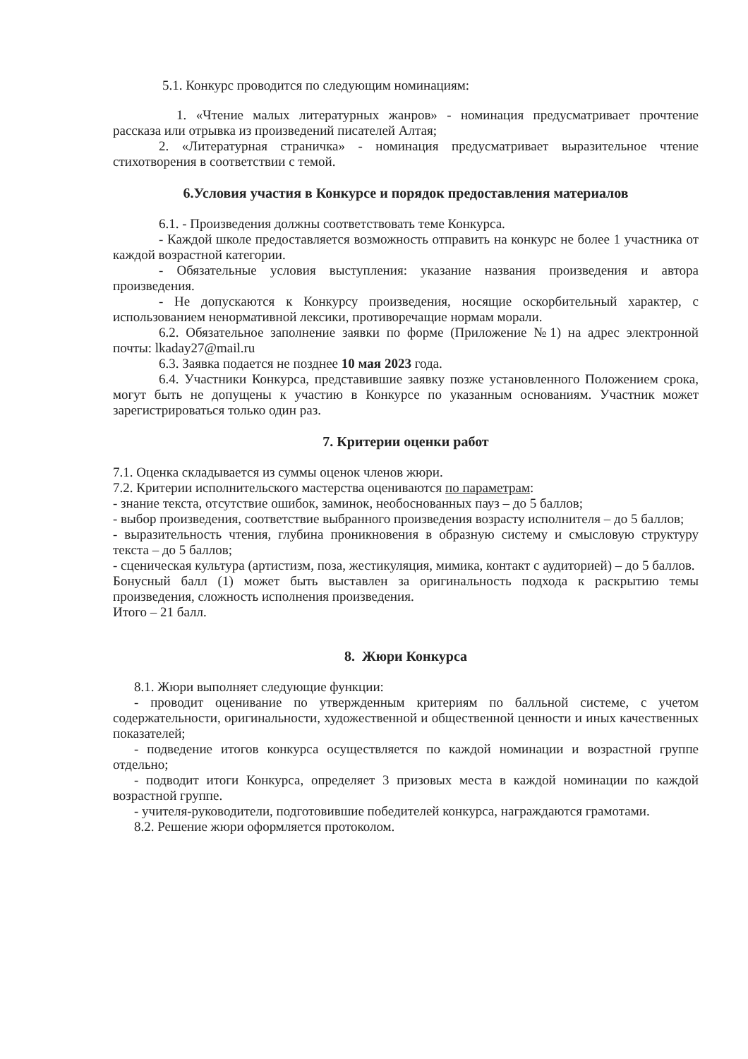5.1. Конкурс проводится по следующим номинациям:
1. «Чтение малых литературных жанров» - номинация предусматривает прочтение рассказа или отрывка из произведений писателей Алтая;
2. «Литературная страничка» - номинация предусматривает выразительное чтение стихотворения в соответствии с темой.
6.Условия участия в Конкурсе и порядок предоставления материалов
6.1. - Произведения должны соответствовать теме Конкурса.
- Каждой школе предоставляется возможность отправить на конкурс не более 1 участника от каждой возрастной категории.
- Обязательные условия выступления: указание названия произведения и автора произведения.
- Не допускаются к Конкурсу произведения, носящие оскорбительный характер, с использованием ненормативной лексики, противоречащие нормам морали.
6.2. Обязательное заполнение заявки по форме (Приложение №1) на адрес электронной почты: lkaday27@mail.ru
6.3. Заявка подается не позднее 10 мая 2023 года.
6.4. Участники Конкурса, представившие заявку позже установленного Положением срока, могут быть не допущены к участию в Конкурсе по указанным основаниям. Участник может зарегистрироваться только один раз.
7. Критерии оценки работ
7.1. Оценка складывается из суммы оценок членов жюри.
7.2. Критерии исполнительского мастерства оцениваются по параметрам:
- знание текста, отсутствие ошибок, заминок, необоснованных пауз – до 5 баллов;
- выбор произведения, соответствие выбранного произведения возрасту исполнителя – до 5 баллов;
- выразительность чтения, глубина проникновения в образную систему и смысловую структуру текста – до 5 баллов;
- сценическая культура (артистизм, поза, жестикуляция, мимика, контакт с аудиторией) – до 5 баллов.
Бонусный балл (1) может быть выставлен за оригинальность подхода к раскрытию темы произведения, сложность исполнения произведения.
Итого – 21 балл.
8. Жюри Конкурса
8.1. Жюри выполняет следующие функции:
- проводит оценивание по утвержденным критериям по балльной системе, с учетом содержательности, оригинальности, художественной и общественной ценности и иных качественных показателей;
- подведение итогов конкурса осуществляется по каждой номинации и возрастной группе отдельно;
- подводит итоги Конкурса, определяет 3 призовых места в каждой номинации по каждой возрастной группе.
- учителя-руководители, подготовившие победителей конкурса, награждаются грамотами.
8.2. Решение жюри оформляется протоколом.